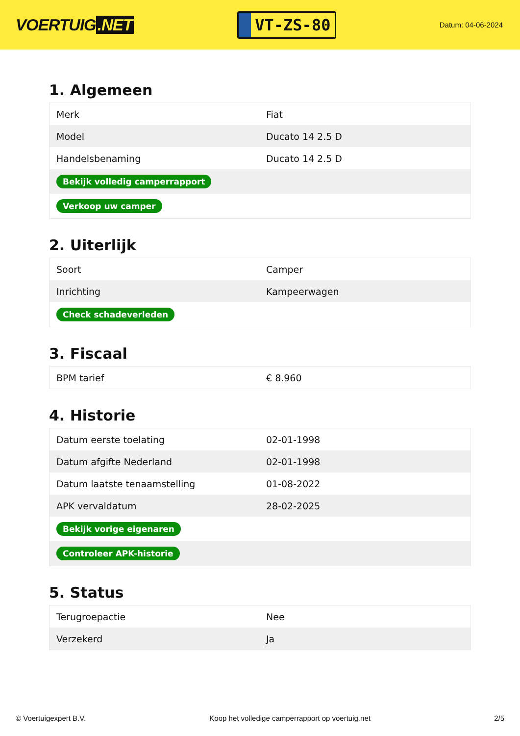VOERTUIG.NET
VT-ZS-80
Datum: 04-06-2024
1. Algemeen
| Merk | Fiat |
| Model | Ducato 14 2.5 D |
| Handelsbenaming | Ducato 14 2.5 D |
| Bekijk volledig camperrapport | |
| Verkoop uw camper | |
2. Uiterlijk
| Soort | Camper |
| Inrichting | Kampeerwagen |
| Check schadeverleden | |
3. Fiscaal
| BPM tarief | € 8.960 |
4. Historie
| Datum eerste toelating | 02-01-1998 |
| Datum afgifte Nederland | 02-01-1998 |
| Datum laatste tenaamstelling | 01-08-2022 |
| APK vervaldatum | 28-02-2025 |
| Bekijk vorige eigenaren | |
| Controleer APK-historie | |
5. Status
| Terugroepactie | Nee |
| Verzekerd | Ja |
© Voertuigexpert B.V. Koop het volledige camperrapport op voertuig.net 2/5